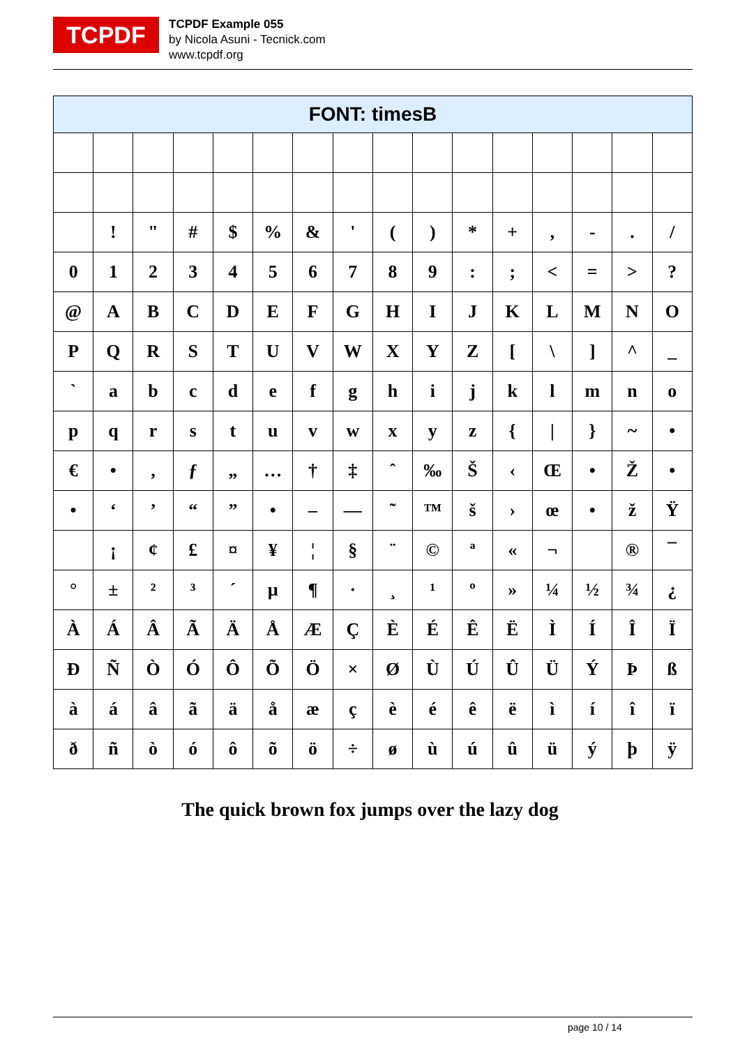TCPDF
TCPDF Example 055
by Nicola Asuni - Tecnick.com
www.tcpdf.org
| FONT: timesB | | | | | | | | | | | | | | | |
| --- | --- | --- | --- | --- | --- | --- | --- | --- | --- | --- | --- | --- | --- | --- | --- |
| | ! | " | # | $ | % | & | ' | ( | ) | * | + | , | - | . | / |
| 0 | 1 | 2 | 3 | 4 | 5 | 6 | 7 | 8 | 9 | : | ; | < | = | > | ? |
| @ | A | B | C | D | E | F | G | H | I | J | K | L | M | N | O |
| P | Q | R | S | T | U | V | W | X | Y | Z | [ | \ | ] | ^ | _ |
| ` | a | b | c | d | e | f | g | h | i | j | k | l | m | n | o |
| p | q | r | s | t | u | v | w | x | y | z | { | / | } | ~ | • |
| € | • | ‚ | ƒ | „ | … | † | ‡ | ˆ | ‰ | Š | ‹ | Œ | • | Ž | • |
| • | ‘ | ’ | “ | ” | • | – | — | ˜ | ™ | š | › | œ | • | ž | Ÿ |
| | ¡ | ¢ | £ | ¤ | ¥ | ¦ | § | ¨ | © | ª | « | ¬ | | ® | ¯ |
| ° | ± | ² | ³ | ´ | µ | ¶ | · | ¸ | ¹ | º | » | ¼ | ½ | ¾ | ¿ |
| À | Á | Â | Ã | Ä | Å | Æ | Ç | È | É | Ê | Ë | Ì | Í | Î | Ï |
| Ð | Ñ | Ò | Ó | Ô | Õ | Ö | × | Ø | Ù | Ú | Û | Ü | Ý | Þ | ß |
| à | á | â | ã | ä | å | æ | ç | è | é | ê | ë | ì | í | î | ï |
| ð | ñ | ò | ó | ô | õ | ö | ÷ | ø | ù | ú | û | ü | ý | þ | ÿ |
The quick brown fox jumps over the lazy dog
page 10 / 14